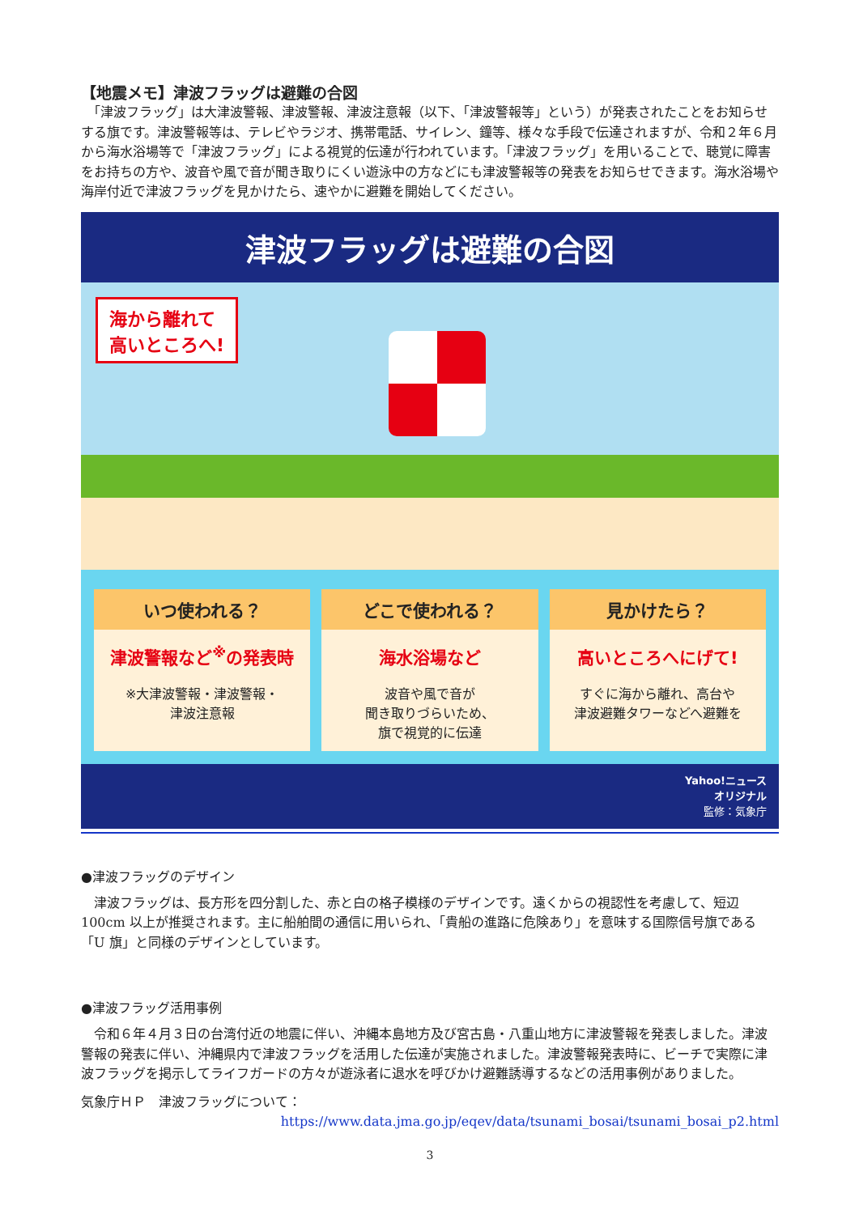【地震メモ】津波フラッグは避難の合図
　「津波フラッグ」は大津波警報、津波警報、津波注意報（以下、「津波警報等」という）が発表されたことをお知らせする旗です。津波警報等は、テレビやラジオ、携帯電話、サイレン、鐘等、様々な手段で伝達されますが、令和２年６月から海水浴場等で「津波フラッグ」による視覚的伝達が行われています。「津波フラッグ」を用いることで、聴覚に障害をお持ちの方や、波音や風で音が聞き取りにくい遊泳中の方などにも津波警報等の発表をお知らせできます。海水浴場や海岸付近で津波フラッグを見かけたら、速やかに避難を開始してください。
津波フラッグは避難の合図
海から離れて
高いところへ!
いつ使われる？
津波警報など<sup>※</sup>の発表時
※大津波警報・津波警報・
津波注意報
どこで使われる？
海水浴場など
波音や風で音が
聞き取りづらいため、
旗で視覚的に伝達
見かけたら？
高いところへにげて!
すぐに海から離れ、高台や
津波避難タワーなどへ避難を
Yahoo!ニュース
オリジナル
監修：気象庁
●津波フラッグのデザイン
　津波フラッグは、長方形を四分割した、赤と白の格子模様のデザインです。遠くからの視認性を考慮して、短辺 100cm 以上が推奨されます。主に船舶間の通信に用いられ、「貴船の進路に危険あり」を意味する国際信号旗である「U 旗」と同様のデザインとしています。
●津波フラッグ活用事例
　令和６年４月３日の台湾付近の地震に伴い、沖縄本島地方及び宮古島・八重山地方に津波警報を発表しました。津波警報の発表に伴い、沖縄県内で津波フラッグを活用した伝達が実施されました。津波警報発表時に、ビーチで実際に津波フラッグを掲示してライフガードの方々が遊泳者に退水を呼びかけ避難誘導するなどの活用事例がありました。
気象庁ＨＰ　津波フラッグについて：
https://www.data.jma.go.jp/eqev/data/tsunami_bosai/tsunami_bosai_p2.html
3